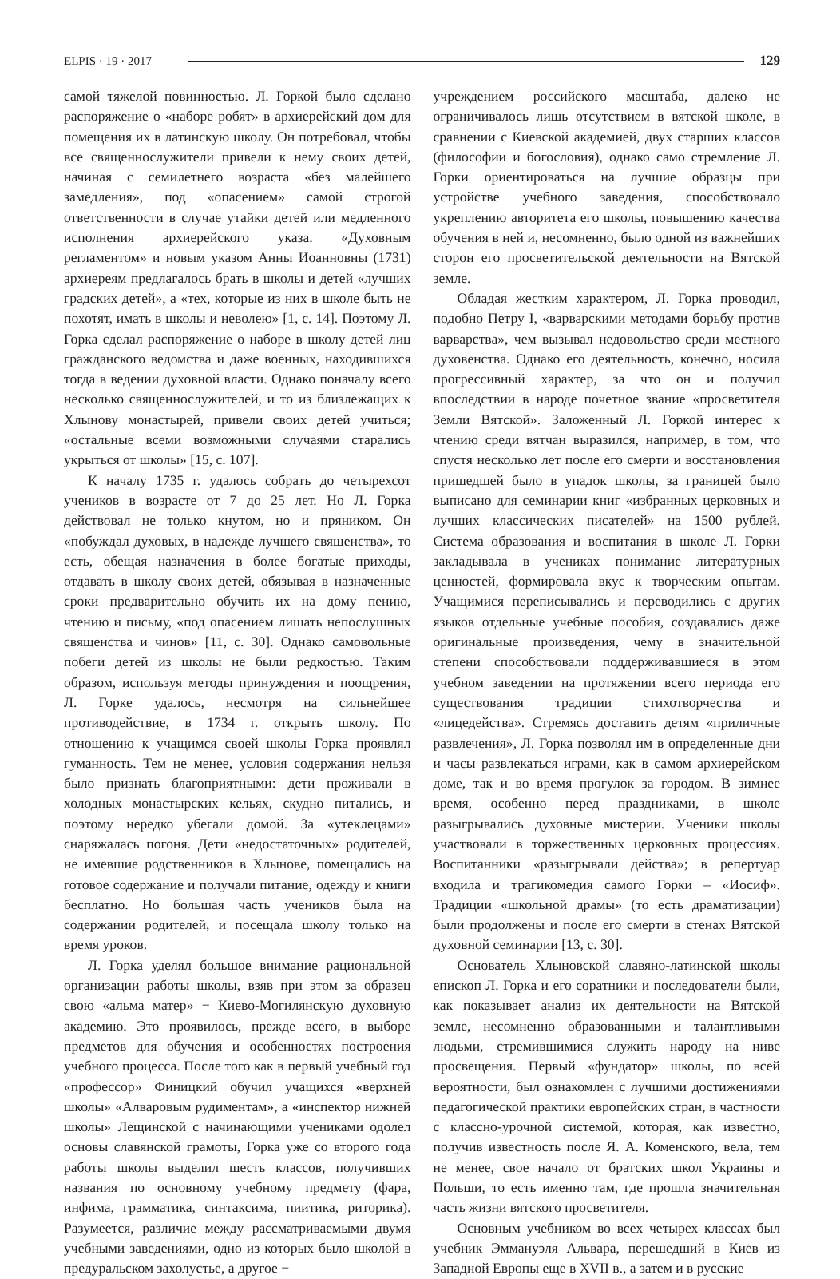ELPIS · 19 · 2017 129
самой тяжелой повинностью. Л. Горкой было сделано распоряжение о «наборе робят» в архиерейский дом для помещения их в латинскую школу. Он потребовал, чтобы все священнослужители привели к нему своих детей, начиная с семилетнего возраста «без малейшего замедления», под «опасением» самой строгой ответственности в случае утайки детей или медленного исполнения архиерейского указа. «Духовным регламентом» и новым указом Анны Иоанновны (1731) архиереям предлагалось брать в школы и детей «лучших градских детей», а «тех, которые из них в школе быть не похотят, имать в школы и неволею» [1, с. 14]. Поэтому Л. Горка сделал распоряжение о наборе в школу детей лиц гражданского ведомства и даже военных, находившихся тогда в ведении духовной власти. Однако поначалу всего несколько священнослужителей, и то из близлежащих к Хлынову монастырей, привели своих детей учиться; «остальные всеми возможными случаями старались укрыться от школы» [15, с. 107].
К началу 1735 г. удалось собрать до четырехсот учеников в возрасте от 7 до 25 лет. Но Л. Горка действовал не только кнутом, но и пряником. Он «побуждал духовых, в надежде лучшего священства», то есть, обещая назначения в более богатые приходы, отдавать в школу своих детей, обязывая в назначенные сроки предварительно обучить их на дому пению, чтению и письму, «под опасением лишать непослушных священства и чинов» [11, с. 30]. Однако самовольные побеги детей из школы не были редкостью. Таким образом, используя методы принуждения и поощрения, Л. Горке удалось, несмотря на сильнейшее противодействие, в 1734 г. открыть школу. По отношению к учащимся своей школы Горка проявлял гуманность. Тем не менее, условия содержания нельзя было признать благоприятными: дети проживали в холодных монастырских кельях, скудно питались, и поэтому нередко убегали домой. За «утеклецами» снаряжалась погоня. Дети «недостаточных» родителей, не имевшие родственников в Хлынове, помещались на готовое содержание и получали питание, одежду и книги бесплатно. Но большая часть учеников была на содержании родителей, и посещала школу только на время уроков.
Л. Горка уделял большое внимание рациональной организации работы школы, взяв при этом за образец свою «альма матер» − Киево-Могилянскую духовную академию. Это проявилось, прежде всего, в выборе предметов для обучения и особенностях построения учебного процесса. После того как в первый учебный год «профессор» Финицкий обучил учащихся «верхней школы» «Алваровым рудиментам», а «инспектор нижней школы» Лещинской с начинающими учениками одолел основы славянской грамоты, Горка уже со второго года работы школы выделил шесть классов, получивших названия по основному учебному предмету (фара, инфима, грамматика, синтаксима, пиитика, риторика). Разумеется, различие между рассматриваемыми двумя учебными заведениями, одно из которых было школой в предуральском захолустье, а другое −
учреждением российского масштаба, далеко не ограничивалось лишь отсутствием в вятской школе, в сравнении с Киевской академией, двух старших классов (философии и богословия), однако само стремление Л. Горки ориентироваться на лучшие образцы при устройстве учебного заведения, способствовало укреплению авторитета его школы, повышению качества обучения в ней и, несомненно, было одной из важнейших сторон его просветительской деятельности на Вятской земле.
Обладая жестким характером, Л. Горка проводил, подобно Петру I, «варварскими методами борьбу против варварства», чем вызывал недовольство среди местного духовенства. Однако его деятельность, конечно, носила прогрессивный характер, за что он и получил впоследствии в народе почетное звание «просветителя Земли Вятской». Заложенный Л. Горкой интерес к чтению среди вятчан выразился, например, в том, что спустя несколько лет после его смерти и восстановления пришедшей было в упадок школы, за границей было выписано для семинарии книг «избранных церковных и лучших классических писателей» на 1500 рублей. Система образования и воспитания в школе Л. Горки закладывала в учениках понимание литературных ценностей, формировала вкус к творческим опытам. Учащимися переписывались и переводились с других языков отдельные учебные пособия, создавались даже оригинальные произведения, чему в значительной степени способствовали поддерживавшиеся в этом учебном заведении на протяжении всего периода его существования традиции стихотворчества и «лицедейства». Стремясь доставить детям «приличные развлечения», Л. Горка позволял им в определенные дни и часы развлекаться играми, как в самом архиерейском доме, так и во время прогулок за городом. В зимнее время, особенно перед праздниками, в школе разыгрывались духовные мистерии. Ученики школы участвовали в торжественных церковных процессиях. Воспитанники «разыгрывали действа»; в репертуар входила и трагикомедия самого Горки – «Иосиф». Традиции «школьной драмы» (то есть драматизации) были продолжены и после его смерти в стенах Вятской духовной семинарии [13, с. 30].
Основатель Хлыновской славяно-латинской школы епископ Л. Горка и его соратники и последователи были, как показывает анализ их деятельности на Вятской земле, несомненно образованными и талантливыми людьми, стремившимися служить народу на ниве просвещения. Первый «фундатор» школы, по всей вероятности, был ознакомлен с лучшими достижениями педагогической практики европейских стран, в частности с классно-урочной системой, которая, как известно, получив известность после Я. А. Коменского, вела, тем не менее, свое начало от братских школ Украины и Польши, то есть именно там, где прошла значительная часть жизни вятского просветителя.
Основным учебником во всех четырех классах был учебник Эммануэля Альвара, перешедший в Киев из Западной Европы еще в XVII в., а затем и в русские